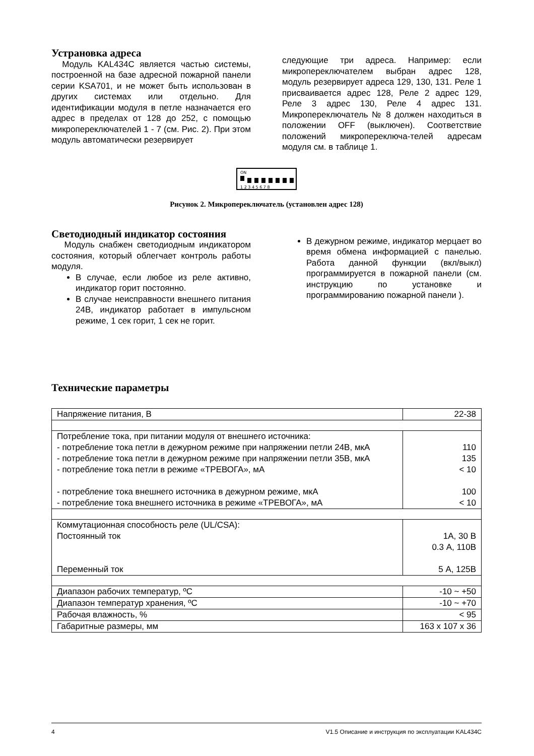Устрановка адреса
Модуль KAL434C является частью системы, построенной на базе адресной пожарной панели серии KSA701, и не может быть использован в других системах или отдельно. Для идентификации модуля в петле назначается его адрес в пределах от 128 до 252, с помощью микропереключателей 1 - 7 (см. Рис. 2). При этом модуль автоматически резервирует
следующие три адреса. Например: если микропереключателем выбран адрес 128, модуль резервирует адреса 129, 130, 131. Реле 1 присваивается адрес 128, Реле 2 адрес 129, Реле 3 адрес 130, Реле 4 адрес 131. Микропереключатель № 8 должен находиться в положении OFF (выключен). Соответствие положений микропереключа-телей адресам модуля см. в таблице 1.
ON
1 2 3 4 5 6 7 8
Рисунок 2. Микропереключатель (установлен адрес 128)
Светодиодный индикатор состояния
Модуль снабжен светодиодным индикатором состояния, который облегчает контроль работы модуля.
В случае, если любое из реле активно, индикатор горит постоянно.
В случае неисправности внешнего питания 24В, индикатор работает в импульсном режиме, 1 сек горит, 1 сек не горит.
В дежурном режиме, индикатор мерцает во время обмена информацией с панелью. Работа данной функции (вкл/выкл) программируется в пожарной панели (см. инструкцию по установке и программированию пожарной панели ).
Технические параметры
| Напряжение питания, В | 22-38 |
| Потребление тока, при питании модуля от внешнего источника: - потребление тока петли в дежурном режиме при напряжении петли 24В, мкА - потребление тока петли в дежурном режиме при напряжении петли 35В, мкА - потребление тока петли в режиме «ТРЕВОГА», мА - потребление тока внешнего источника в дежурном режиме, мкА - потребление тока внешнего источника в режиме «ТРЕВОГА», мА | 110 135 < 10 100 < 10 |
| Коммутационная способность реле (UL/CSA): Постоянный ток Переменный ток | 1А, 30 В 0.3 А, 110В 5 А, 125В |
| Диапазон рабочих температур, ºС | -10 ~ +50 |
| Диапазон температур хранения, ºС | -10 ~ +70 |
| Рабочая влажность, % | < 95 |
| Габаритные размеры, мм | 163 x 107 x 36 |
4 V1.5 Описание и инструкция по эксплуатации KAL434C